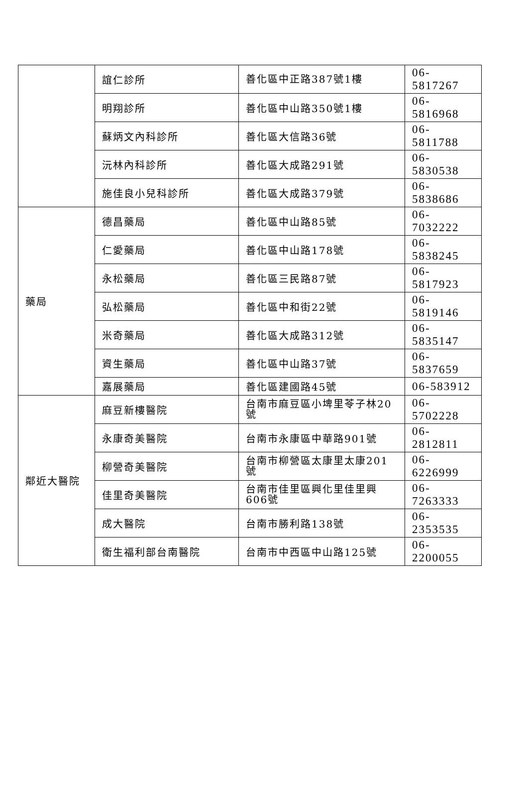| | 誼仁診所 | 善化區中正路387號1樓 | 06-5817267 |
| | 明翔診所 | 善化區中山路350號1樓 | 06-5816968 |
| | 蘇炳文內科診所 | 善化區大信路36號 | 06-5811788 |
| | 沅林內科診所 | 善化區大成路291號 | 06-5830538 |
| | 施佳良小兒科診所 | 善化區大成路379號 | 06-5838686 |
| 藥局 | 德昌藥局 | 善化區中山路85號 | 06-7032222 |
| | 仁愛藥局 | 善化區中山路178號 | 06-5838245 |
| | 永松藥局 | 善化區三民路87號 | 06-5817923 |
| | 弘松藥局 | 善化區中和街22號 | 06-5819146 |
| | 米奇藥局 | 善化區大成路312號 | 06-5835147 |
| | 資生藥局 | 善化區中山路37號 | 06-5837659 |
| | 嘉展藥局 | 善化區建國路45號 | 06-583912 |
| 鄰近大醫院 | 麻豆新樓醫院 | 台南市麻豆區小埤里苓子林20號 | 06-5702228 |
| | 永康奇美醫院 | 台南市永康區中華路901號 | 06-2812811 |
| | 柳營奇美醫院 | 台南市柳營區太康里太康201號 | 06-6226999 |
| | 佳里奇美醫院 | 台南市佳里區興化里佳里興606號 | 06-7263333 |
| | 成大醫院 | 台南市勝利路138號 | 06-2353535 |
| | 衛生福利部台南醫院 | 台南市中西區中山路125號 | 06-2200055 |